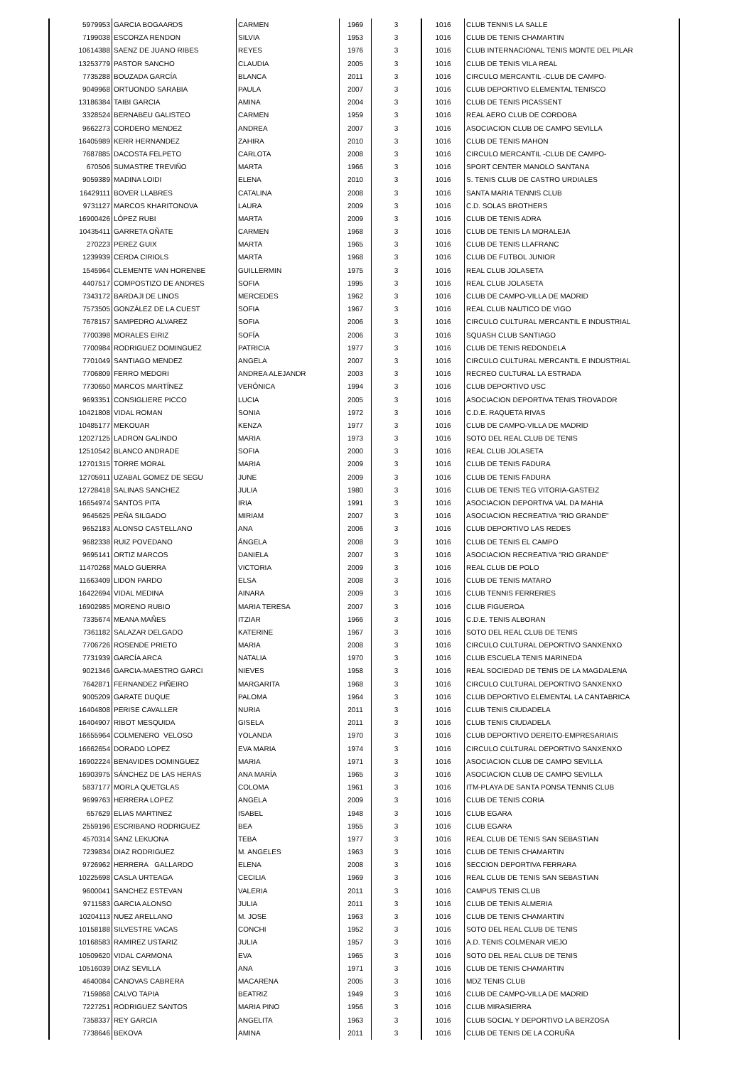| 5979953 | GARCIA BOGAARDS | CARMEN | 1969 | 3 | 1016 | CLUB TENNIS LA SALLE |
| 7199038 | ESCORZA RENDON | SILVIA | 1953 | 3 | 1016 | CLUB DE TENIS CHAMARTIN |
| 10614388 | SAENZ DE JUANO RIBES | REYES | 1976 | 3 | 1016 | CLUB INTERNACIONAL TENIS MONTE DEL PILAR |
| 13253779 | PASTOR SANCHO | CLAUDIA | 2005 | 3 | 1016 | CLUB DE TENIS VILA REAL |
| 7735288 | BOUZADA GARCÍA | BLANCA | 2011 | 3 | 1016 | CIRCULO MERCANTIL -CLUB DE CAMPO- |
| 9049968 | ORTUONDO SARABIA | PAULA | 2007 | 3 | 1016 | CLUB DEPORTIVO ELEMENTAL TENISCO |
| 13186384 | TAIBI GARCIA | AMINA | 2004 | 3 | 1016 | CLUB DE TENIS PICASSENT |
| 3328524 | BERNABEU GALISTEO | CARMEN | 1959 | 3 | 1016 | REAL AERO CLUB DE CORDOBA |
| 9662273 | CORDERO MENDEZ | ANDREA | 2007 | 3 | 1016 | ASOCIACION CLUB DE CAMPO SEVILLA |
| 16405989 | KERR HERNANDEZ | ZAHIRA | 2010 | 3 | 1016 | CLUB DE TENIS MAHON |
| 7687885 | DACOSTA FELPETO | CARLOTA | 2008 | 3 | 1016 | CIRCULO MERCANTIL -CLUB DE CAMPO- |
| 670506 | SUMASTRE TREVIÑO | MARTA | 1966 | 3 | 1016 | SPORT CENTER MANOLO SANTANA |
| 9059389 | MADINA LOIDI | ELENA | 2010 | 3 | 1016 | S. TENIS CLUB DE CASTRO URDIALES |
| 16429111 | BOVER LLABRES | CATALINA | 2008 | 3 | 1016 | SANTA MARIA TENNIS CLUB |
| 9731127 | MARCOS KHARITONOVA | LAURA | 2009 | 3 | 1016 | C.D. SOLAS BROTHERS |
| 16900426 | LÓPEZ RUBI | MARTA | 2009 | 3 | 1016 | CLUB DE TENIS ADRA |
| 10435411 | GARRETA OÑATE | CARMEN | 1968 | 3 | 1016 | CLUB DE TENIS LA MORALEJA |
| 270223 | PEREZ GUIX | MARTA | 1965 | 3 | 1016 | CLUB DE TENIS LLAFRANC |
| 1239939 | CERDA CIRIOLS | MARTA | 1968 | 3 | 1016 | CLUB DE FUTBOL JUNIOR |
| 1545964 | CLEMENTE VAN HORENBE | GUILLERMIN | 1975 | 3 | 1016 | REAL CLUB JOLASETA |
| 4407517 | COMPOSTIZO DE ANDRES | SOFIA | 1995 | 3 | 1016 | REAL CLUB JOLASETA |
| 7343172 | BARDAJI DE LINOS | MERCEDES | 1962 | 3 | 1016 | CLUB DE CAMPO-VILLA DE MADRID |
| 7573505 | GONZÁLEZ DE LA CUEST | SOFIA | 1967 | 3 | 1016 | REAL CLUB NAUTICO DE VIGO |
| 7678157 | SAMPEDRO ALVAREZ | SOFIA | 2006 | 3 | 1016 | CIRCULO CULTURAL MERCANTIL E INDUSTRIAL |
| 7700398 | MORALES EIRIZ | SOFÍA | 2006 | 3 | 1016 | SQUASH CLUB SANTIAGO |
| 7700984 | RODRIGUEZ DOMINGUEZ | PATRICIA | 1977 | 3 | 1016 | CLUB DE TENIS REDONDELA |
| 7701049 | SANTIAGO MENDEZ | ANGELA | 2007 | 3 | 1016 | CIRCULO CULTURAL MERCANTIL E INDUSTRIAL |
| 7706809 | FERRO MEDORI | ANDREA ALEJANDR | 2003 | 3 | 1016 | RECREO CULTURAL LA ESTRADA |
| 7730650 | MARCOS MARTÍNEZ | VERÓNICA | 1994 | 3 | 1016 | CLUB DEPORTIVO USC |
| 9693351 | CONSIGLIERE PICCO | LUCIA | 2005 | 3 | 1016 | ASOCIACION DEPORTIVA TENIS TROVADOR |
| 10421808 | VIDAL ROMAN | SONIA | 1972 | 3 | 1016 | C.D.E. RAQUETA RIVAS |
| 10485177 | MEKOUAR | KENZA | 1977 | 3 | 1016 | CLUB DE CAMPO-VILLA DE MADRID |
| 12027125 | LADRON GALINDO | MARIA | 1973 | 3 | 1016 | SOTO DEL REAL CLUB DE TENIS |
| 12510542 | BLANCO ANDRADE | SOFIA | 2000 | 3 | 1016 | REAL CLUB JOLASETA |
| 12701315 | TORRE MORAL | MARIA | 2009 | 3 | 1016 | CLUB DE TENIS FADURA |
| 12705911 | UZABAL GOMEZ DE SEGU | JUNE | 2009 | 3 | 1016 | CLUB DE TENIS FADURA |
| 12728418 | SALINAS SANCHEZ | JULIA | 1980 | 3 | 1016 | CLUB DE TENIS TEG VITORIA-GASTEIZ |
| 16654974 | SANTOS PITA | IRIA | 1991 | 3 | 1016 | ASOCIACION DEPORTIVA VAL DA MAHIA |
| 9645625 | PEÑA SILGADO | MIRIAM | 2007 | 3 | 1016 | ASOCIACION RECREATIVA "RIO GRANDE" |
| 9652183 | ALONSO CASTELLANO | ANA | 2006 | 3 | 1016 | CLUB DEPORTIVO LAS REDES |
| 9682338 | RUIZ POVEDANO | ÁNGELA | 2008 | 3 | 1016 | CLUB DE TENIS EL CAMPO |
| 9695141 | ORTIZ MARCOS | DANIELA | 2007 | 3 | 1016 | ASOCIACION RECREATIVA "RIO GRANDE" |
| 11470268 | MALO GUERRA | VICTORIA | 2009 | 3 | 1016 | REAL CLUB DE POLO |
| 11663409 | LIDON PARDO | ELSA | 2008 | 3 | 1016 | CLUB DE TENIS MATARO |
| 16422694 | VIDAL MEDINA | AINARA | 2009 | 3 | 1016 | CLUB TENNIS FERRERIES |
| 16902985 | MORENO RUBIO | MARIA TERESA | 2007 | 3 | 1016 | CLUB FIGUEROA |
| 7335674 | MEANA MAÑES | ITZIAR | 1966 | 3 | 1016 | C.D.E. TENIS ALBORAN |
| 7361182 | SALAZAR DELGADO | KATERINE | 1967 | 3 | 1016 | SOTO DEL REAL CLUB DE TENIS |
| 7706726 | ROSENDE PRIETO | MARIA | 2008 | 3 | 1016 | CIRCULO CULTURAL DEPORTIVO SANXENXO |
| 7731939 | GARCÍA ARCA | NATALIA | 1970 | 3 | 1016 | CLUB ESCUELA TENIS MARINEDA |
| 9021346 | GARCIA-MAESTRO GARCI | NIEVES | 1958 | 3 | 1016 | REAL SOCIEDAD DE TENIS DE LA MAGDALENA |
| 7642871 | FERNANDEZ PIÑEIRO | MARGARITA | 1968 | 3 | 1016 | CIRCULO CULTURAL DEPORTIVO SANXENXO |
| 9005209 | GARATE DUQUE | PALOMA | 1964 | 3 | 1016 | CLUB DEPORTIVO ELEMENTAL LA CANTABRICA |
| 16404808 | PERISE CAVALLER | NURIA | 2011 | 3 | 1016 | CLUB TENIS CIUDADELA |
| 16404907 | RIBOT MESQUIDA | GISELA | 2011 | 3 | 1016 | CLUB TENIS CIUDADELA |
| 16655964 | COLMENERO VELOSO | YOLANDA | 1970 | 3 | 1016 | CLUB DEPORTIVO DEREITO-EMPRESARIAIS |
| 16662654 | DORADO LOPEZ | EVA MARIA | 1974 | 3 | 1016 | CIRCULO CULTURAL DEPORTIVO SANXENXO |
| 16902224 | BENAVIDES DOMINGUEZ | MARIA | 1971 | 3 | 1016 | ASOCIACION CLUB DE CAMPO SEVILLA |
| 16903975 | SÁNCHEZ DE LAS HERAS | ANA MARÍA | 1965 | 3 | 1016 | ASOCIACION CLUB DE CAMPO SEVILLA |
| 5837177 | MORLA QUETGLAS | COLOMA | 1961 | 3 | 1016 | ITM-PLAYA DE SANTA PONSA TENNIS CLUB |
| 9699763 | HERRERA LOPEZ | ANGELA | 2009 | 3 | 1016 | CLUB DE TENIS CORIA |
| 657629 | ELIAS MARTINEZ | ISABEL | 1948 | 3 | 1016 | CLUB EGARA |
| 2559196 | ESCRIBANO RODRIGUEZ | BEA | 1955 | 3 | 1016 | CLUB EGARA |
| 4570314 | SANZ LEKUONA | TEBA | 1977 | 3 | 1016 | REAL CLUB DE TENIS SAN SEBASTIAN |
| 7239834 | DIAZ RODRIGUEZ | M. ANGELES | 1963 | 3 | 1016 | CLUB DE TENIS CHAMARTIN |
| 9726962 | HERRERA GALLARDO | ELENA | 2008 | 3 | 1016 | SECCION DEPORTIVA FERRARA |
| 10225698 | CASLA URTEAGA | CECILIA | 1969 | 3 | 1016 | REAL CLUB DE TENIS SAN SEBASTIAN |
| 9600041 | SANCHEZ ESTEVAN | VALERIA | 2011 | 3 | 1016 | CAMPUS TENIS CLUB |
| 9711583 | GARCIA ALONSO | JULIA | 2011 | 3 | 1016 | CLUB DE TENIS ALMERIA |
| 10204113 | NUEZ ARELLANO | M. JOSE | 1963 | 3 | 1016 | CLUB DE TENIS CHAMARTIN |
| 10158188 | SILVESTRE VACAS | CONCHI | 1952 | 3 | 1016 | SOTO DEL REAL CLUB DE TENIS |
| 10168583 | RAMIREZ USTARIZ | JULIA | 1957 | 3 | 1016 | A.D. TENIS COLMENAR VIEJO |
| 10509620 | VIDAL CARMONA | EVA | 1965 | 3 | 1016 | SOTO DEL REAL CLUB DE TENIS |
| 10516039 | DIAZ SEVILLA | ANA | 1971 | 3 | 1016 | CLUB DE TENIS CHAMARTIN |
| 4640084 | CANOVAS CABRERA | MACARENA | 2005 | 3 | 1016 | MDZ TENIS CLUB |
| 7159868 | CALVO TAPIA | BEATRIZ | 1949 | 3 | 1016 | CLUB DE CAMPO-VILLA DE MADRID |
| 7227251 | RODRIGUEZ SANTOS | MARIA PINO | 1956 | 3 | 1016 | CLUB MIRASIERRA |
| 7358337 | REY GARCIA | ANGELITA | 1963 | 3 | 1016 | CLUB SOCIAL Y DEPORTIVO LA BERZOSA |
| 7738646 | BEKOVA | AMINA | 2011 | 3 | 1016 | CLUB DE TENIS DE LA CORUÑA |